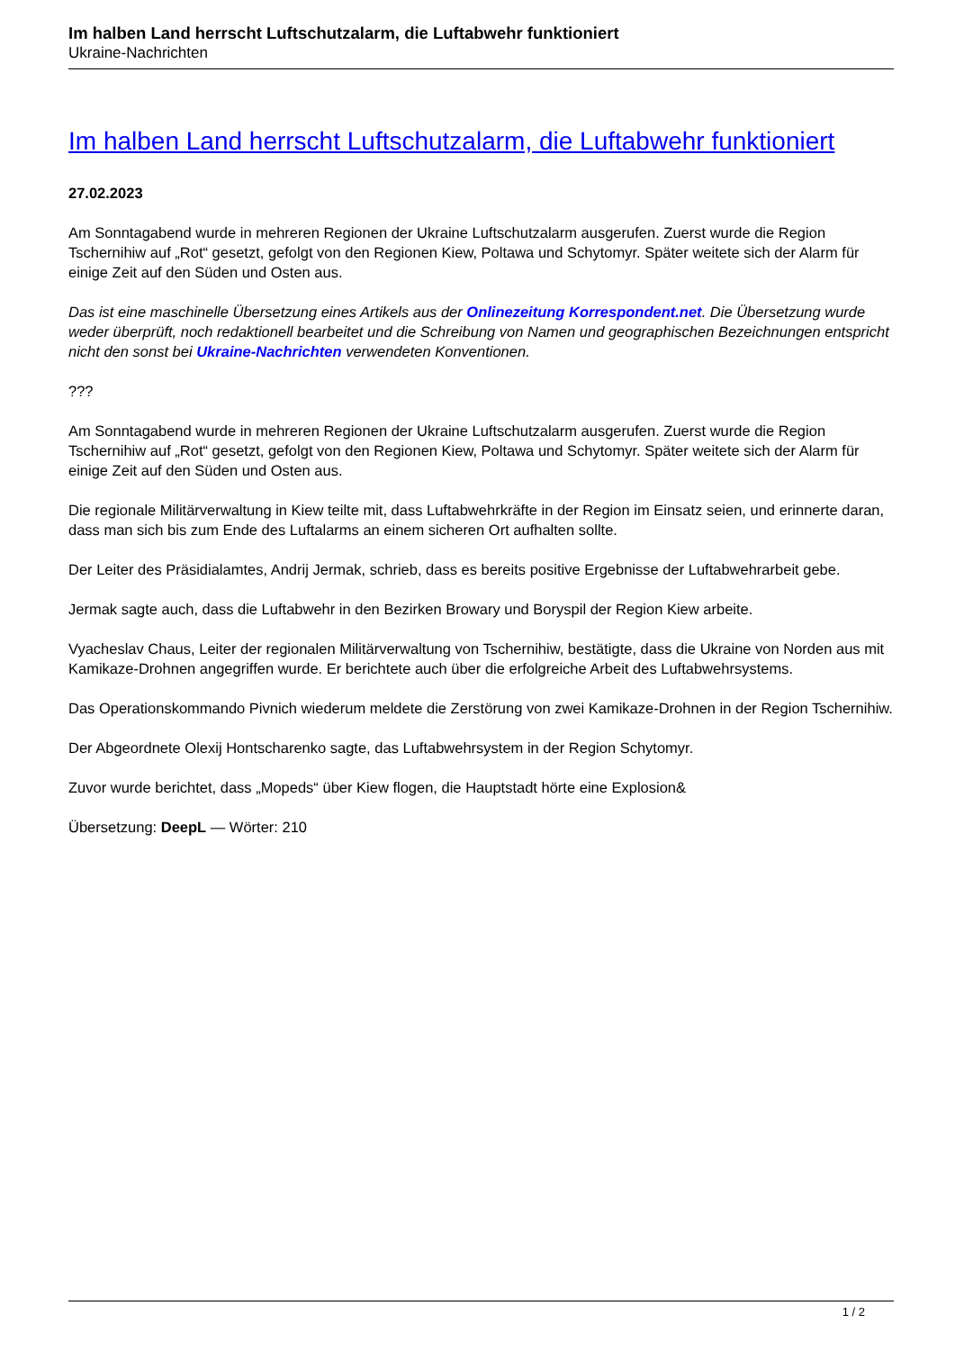Im halben Land herrscht Luftschutzalarm, die Luftabwehr funktioniert
Ukraine-Nachrichten
Im halben Land herrscht Luftschutzalarm, die Luftabwehr funktioniert
27.02.2023
Am Sonntagabend wurde in mehreren Regionen der Ukraine Luftschutzalarm ausgerufen. Zuerst wurde die Region Tschernihiw auf „Rot“ gesetzt, gefolgt von den Regionen Kiew, Poltawa und Schytomyr. Später weitete sich der Alarm für einige Zeit auf den Süden und Osten aus.
Das ist eine maschinelle Übersetzung eines Artikels aus der Onlinezeitung Korrespondent.net. Die Übersetzung wurde weder überprüft, noch redaktionell bearbeitet und die Schreibung von Namen und geographischen Bezeichnungen entspricht nicht den sonst bei Ukraine-Nachrichten verwendeten Konventionen.
???
Am Sonntagabend wurde in mehreren Regionen der Ukraine Luftschutzalarm ausgerufen. Zuerst wurde die Region Tschernihiw auf „Rot“ gesetzt, gefolgt von den Regionen Kiew, Poltawa und Schytomyr. Später weitete sich der Alarm für einige Zeit auf den Süden und Osten aus.
Die regionale Militärverwaltung in Kiew teilte mit, dass Luftabwehrkräfte in der Region im Einsatz seien, und erinnerte daran, dass man sich bis zum Ende des Luftalarms an einem sicheren Ort aufhalten sollte.
Der Leiter des Präsidialamtes, Andrij Jermak, schrieb, dass es bereits positive Ergebnisse der Luftabwehrarbeit gebe.
Jermak sagte auch, dass die Luftabwehr in den Bezirken Browary und Boryspil der Region Kiew arbeite.
Vyacheslav Chaus, Leiter der regionalen Militärverwaltung von Tschernihiw, bestätigte, dass die Ukraine von Norden aus mit Kamikaze-Drohnen angegriffen wurde. Er berichtete auch über die erfolgreiche Arbeit des Luftabwehrsystems.
Das Operationskommando Pivnich wiederum meldete die Zerstörung von zwei Kamikaze-Drohnen in der Region Tschernihiw.
Der Abgeordnete Olexij Hontscharenko sagte, das Luftabwehrsystem in der Region Schytomyr.
Zuvor wurde berichtet, dass „Mopeds“ über Kiew flogen, die Hauptstadt hörte eine Explosion&
Übersetzung: DeepL — Wörter: 210
1 / 2